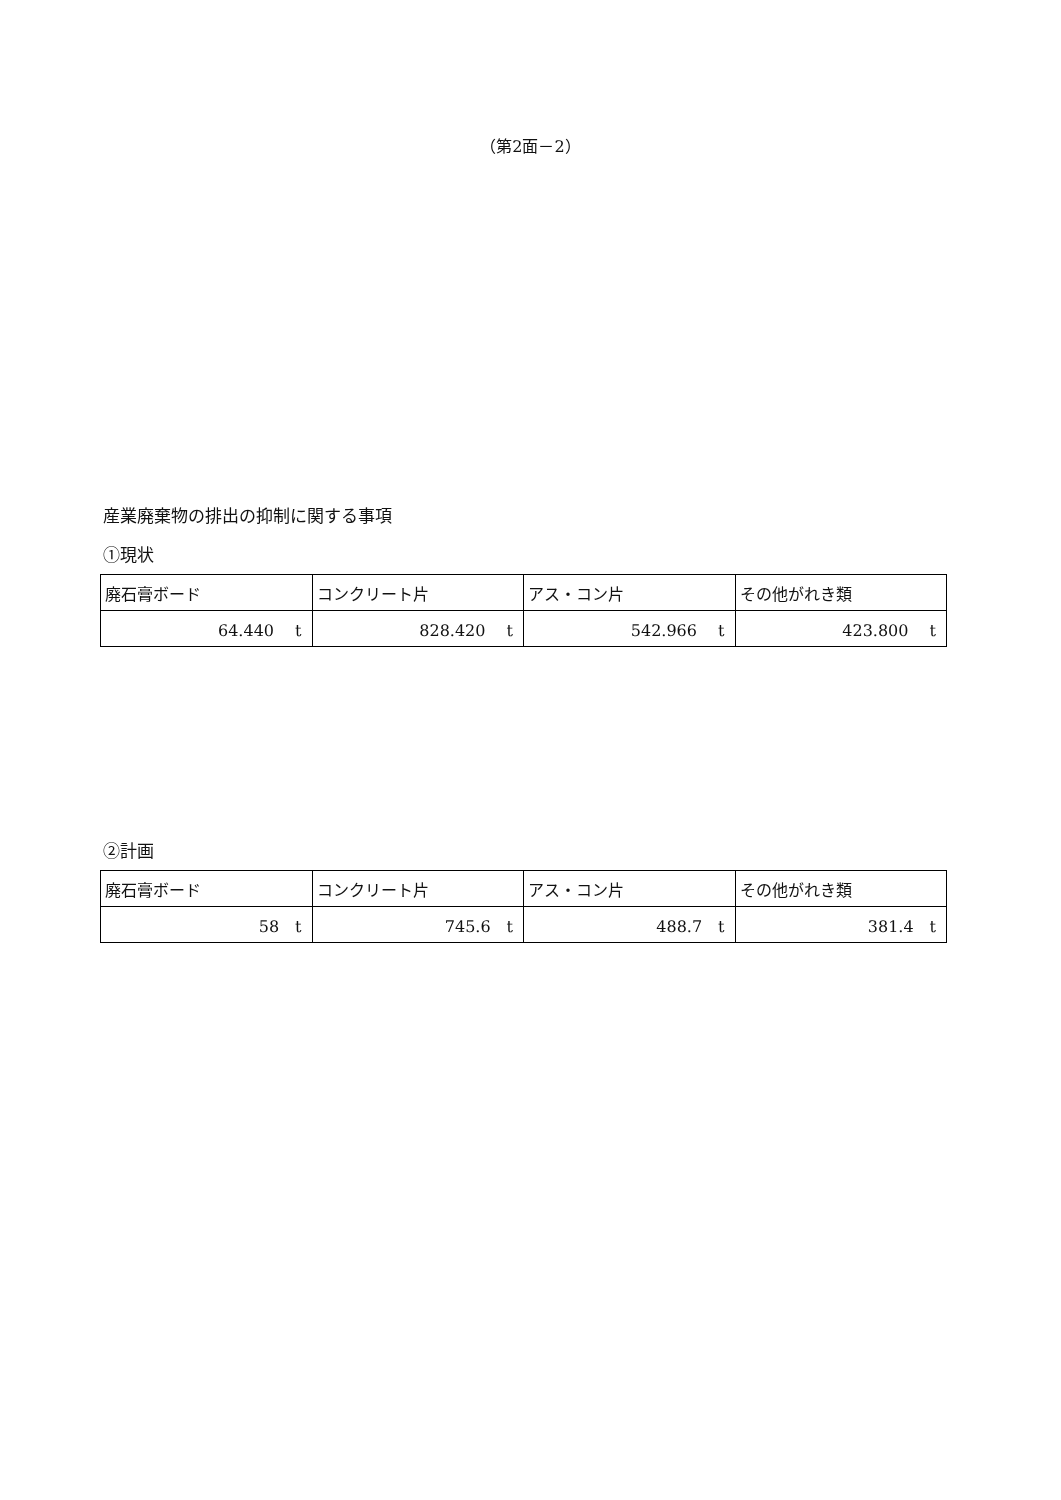（第2面－2）
産業廃棄物の排出の抑制に関する事項
①現状
| 廃石膏ボード | コンクリート片 | アス・コン片 | その他がれき類 |
| 64.440 t | 828.420 t | 542.966 t | 423.800 t |
②計画
| 廃石膏ボード | コンクリート片 | アス・コン片 | その他がれき類 |
| 58 t | 745.6 t | 488.7 t | 381.4 t |